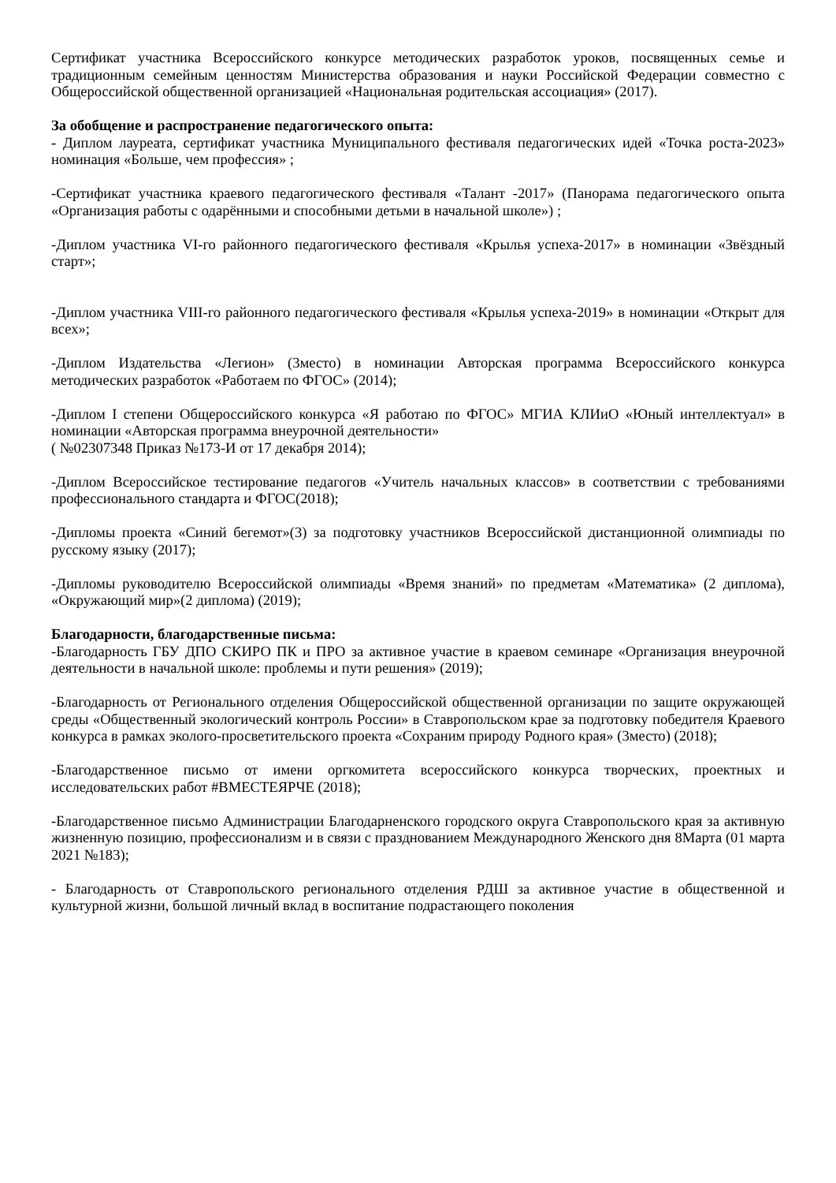Сертификат участника Всероссийского конкурсе методических разработок уроков, посвященных семье и традиционным семейным ценностям Министерства образования и науки Российской Федерации совместно с Общероссийской общественной организацией «Национальная родительская ассоциация» (2017).
За обобщение и распространение педагогического опыта:
- Диплом лауреата, сертификат участника Муниципального фестиваля педагогических идей «Точка роста-2023» номинация «Больше, чем профессия» ;
-Сертификат участника краевого педагогического фестиваля «Талант -2017» (Панорама педагогического опыта «Организация работы с одарёнными и способными детьми в начальной школе») ;
-Диплом участника VI-го районного педагогического фестиваля «Крылья успеха-2017» в номинации «Звёздный старт»;
-Диплом участника VIII-го районного педагогического фестиваля «Крылья успеха-2019» в номинации «Открыт для всех»;
-Диплом Издательства «Легион» (3место) в номинации Авторская программа Всероссийского конкурса методических разработок «Работаем по ФГОС» (2014);
-Диплом I степени Общероссийского конкурса «Я работаю по ФГОС» МГИА КЛИиО «Юный интеллектуал» в номинации «Авторская программа внеурочной деятельности»
( №02307348 Приказ №173-И от 17 декабря 2014);
-Диплом Всероссийское тестирование педагогов «Учитель начальных классов» в соответствии с требованиями профессионального стандарта и ФГОС(2018);
-Дипломы проекта «Синий бегемот»(3) за подготовку участников Всероссийской дистанционной олимпиады по русскому языку (2017);
-Дипломы руководителю Всероссийской олимпиады «Время знаний» по предметам «Математика» (2 диплома), «Окружающий мир»(2 диплома) (2019);
Благодарности, благодарственные письма:
-Благодарность ГБУ ДПО СКИРО ПК и ПРО за активное участие в краевом семинаре «Организация внеурочной деятельности в начальной школе: проблемы и пути решения» (2019);
-Благодарность от Регионального отделения Общероссийской общественной организации по защите окружающей среды «Общественный экологический контроль России» в Ставропольском крае за подготовку победителя Краевого конкурса в рамках эколого-просветительского проекта «Сохраним природу Родного края» (3место) (2018);
-Благодарственное письмо от имени оргкомитета всероссийского конкурса творческих, проектных и исследовательских работ #ВМЕСТЕЯРЧЕ (2018);
-Благодарственное письмо Администрации Благодарненского городского округа Ставропольского края за активную жизненную позицию, профессионализм и в связи с празднованием Международного Женского дня 8Марта (01 марта 2021 №183);
- Благодарность от Ставропольского регионального отделения РДШ за активное участие в общественной и культурной жизни, большой личный вклад в воспитание подрастающего поколения